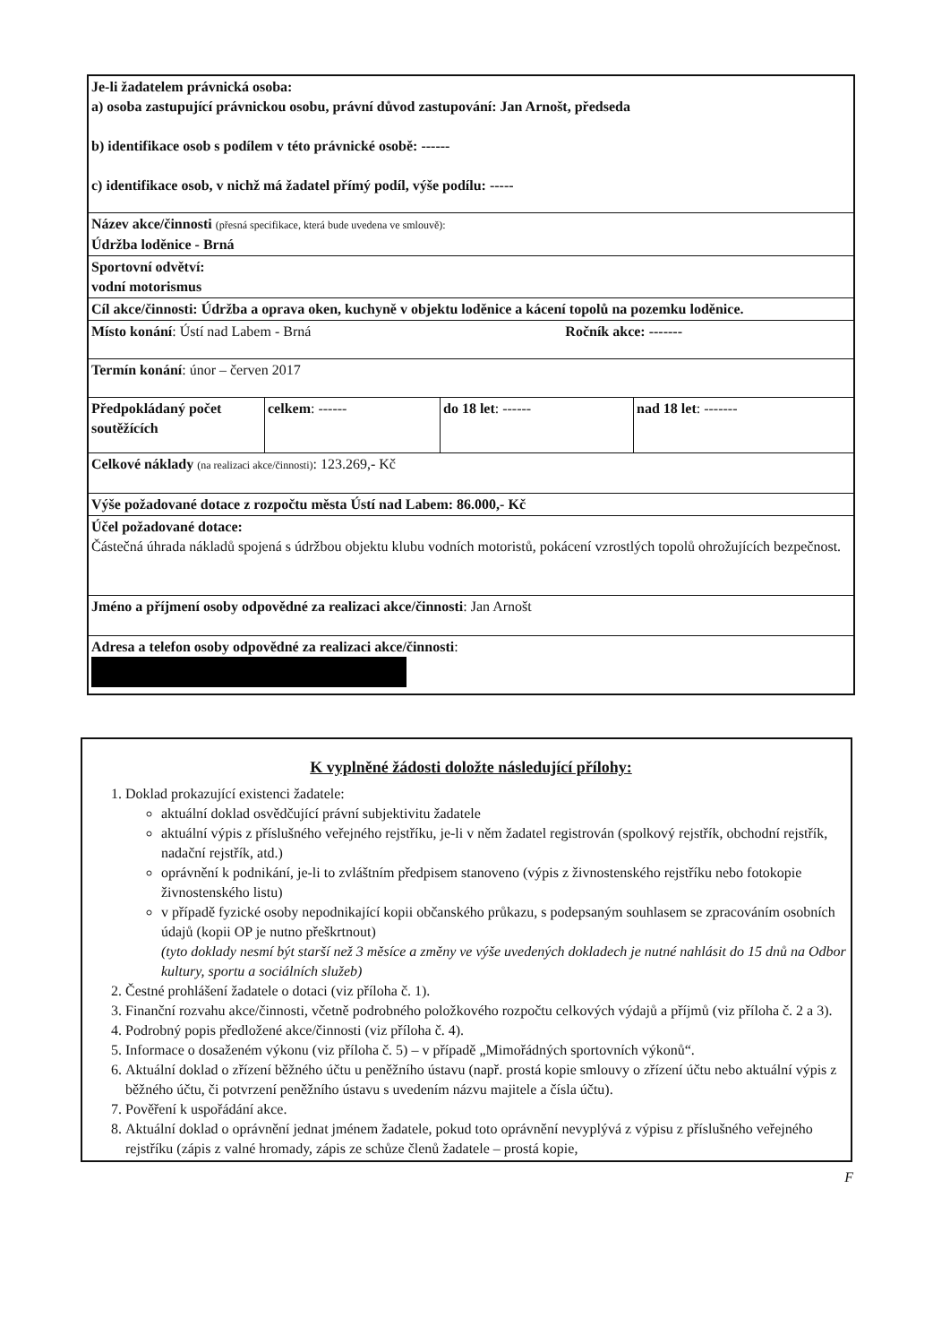| Je-li žadatelem právnická osoba: a) osoba zastupující právnickou osobu, právní důvod zastupování: Jan Arnošt, předseda b) identifikace osob s podílem v této právnické osobě: ------ c) identifikace osob, v nichž má žadatel přímý podíl, výše podílu: ----- | | | |
| Název akce/činnosti (přesná specifikace, která bude uvedena ve smlouvě): Údržba loděnice - Brná | | | |
| Sportovní odvětví: vodní motorismus | | | |
| Cíl akce/činnosti: Údržba a oprava oken, kuchyně v objektu loděnice a kácení topolů na pozemku loděnice. | | | |
| Místo konání : Ústí nad Labem - Brná Ročník akce: ------- | | | |
| Termín konání : únor – červen 2017 | | | |
| Předpokládaný počet soutěžících | celkem : ------ | do 18 let : ------ | nad 18 let : ------- |
| Celkové náklady (na realizaci akce/činnosti) : 123.269,- Kč | | | |
| Výše požadované dotace z rozpočtu města Ústí nad Labem: 86.000,- Kč | | | |
| Účel požadované dotace: Částečná úhrada nákladů spojená s údržbou objektu klubu vodních motoristů, pokácení vzrostlých topolů ohrožujících bezpečnost. | | | |
| Jméno a příjmení osoby odpovědné za realizaci akce/činnosti : Jan Arnošt | | | |
| Adresa a telefon osoby odpovědné za realizaci akce/činnosti : | | | |
K vyplněné žádosti doložte následující přílohy:
1. Doklad prokazující existenci žadatele:
aktuální doklad osvědčující právní subjektivitu žadatele
aktuální výpis z příslušného veřejného rejstříku, je-li v něm žadatel registrován (spolkový rejstřík, obchodní rejstřík, nadační rejstřík, atd.)
oprávnění k podnikání, je-li to zvláštním předpisem stanoveno (výpis z živnostenského rejstříku nebo fotokopie živnostenského listu)
v případě fyzické osoby nepodnikající kopii občanského průkazu, s podepsaným souhlasem se zpracováním osobních údajů (kopii OP je nutno přeškrtnout)
(tyto doklady nesmí být starší než 3 měsíce a změny ve výše uvedených dokladech je nutné nahlásit do 15 dnů na Odbor kultury, sportu a sociálních služeb)
2. Čestné prohlášení žadatele o dotaci (viz příloha č. 1).
3. Finanční rozvahu akce/činnosti, včetně podrobného položkového rozpočtu celkových výdajů a příjmů (viz příloha č. 2 a 3).
4. Podrobný popis předložené akce/činnosti (viz příloha č. 4).
5. Informace o dosaženém výkonu (viz příloha č. 5) – v případě „Mimořádných sportovních výkonů“.
6. Aktuální doklad o zřízení běžného účtu u peněžního ústavu (např. prostá kopie smlouvy o zřízení účtu nebo aktuální výpis z běžného účtu, či potvrzení peněžního ústavu s uvedením názvu majitele a čísla účtu).
7. Pověření k uspořádání akce.
8. Aktuální doklad o oprávnění jednat jménem žadatele, pokud toto oprávnění nevyplývá z výpisu z příslušného veřejného rejstříku (zápis z valné hromady, zápis ze schůze členů žadatele – prostá kopie,
F